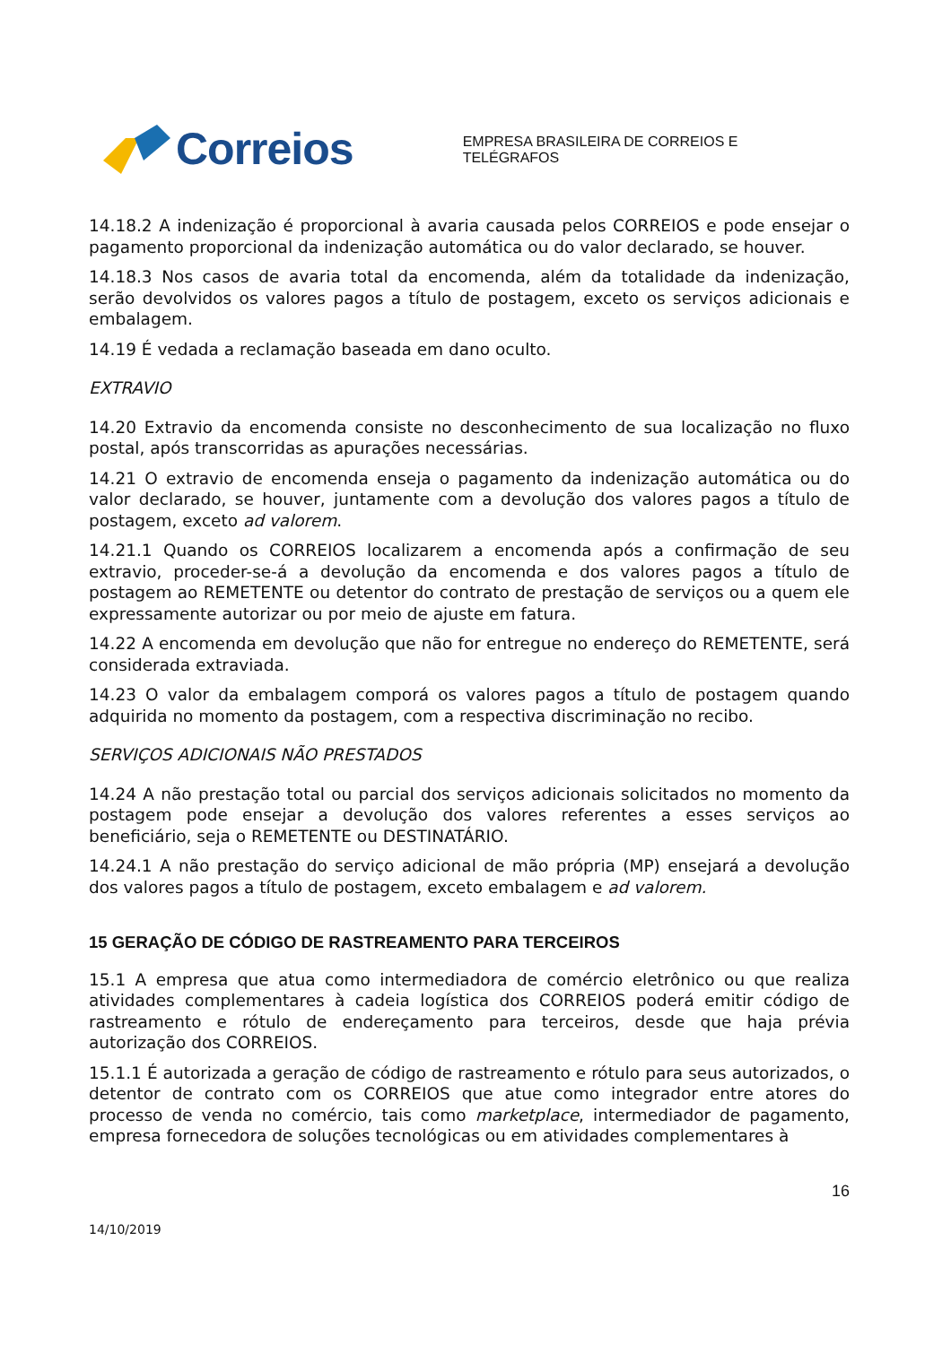Correios
EMPRESA BRASILEIRA DE CORREIOS E TELÉGRAFOS
14.18.2 A indenização é proporcional à avaria causada pelos CORREIOS e pode ensejar o pagamento proporcional da indenização automática ou do valor declarado, se houver.
14.18.3 Nos casos de avaria total da encomenda, além da totalidade da indenização, serão devolvidos os valores pagos a título de postagem, exceto os serviços adicionais e embalagem.
14.19 É vedada a reclamação baseada em dano oculto.
EXTRAVIO
14.20 Extravio da encomenda consiste no desconhecimento de sua localização no fluxo postal, após transcorridas as apurações necessárias.
14.21 O extravio de encomenda enseja o pagamento da indenização automática ou do valor declarado, se houver, juntamente com a devolução dos valores pagos a título de postagem, exceto ad valorem.
14.21.1 Quando os CORREIOS localizarem a encomenda após a confirmação de seu extravio, proceder-se-á a devolução da encomenda e dos valores pagos a título de postagem ao REMETENTE ou detentor do contrato de prestação de serviços ou a quem ele expressamente autorizar ou por meio de ajuste em fatura.
14.22 A encomenda em devolução que não for entregue no endereço do REMETENTE, será considerada extraviada.
14.23 O valor da embalagem comporá os valores pagos a título de postagem quando adquirida no momento da postagem, com a respectiva discriminação no recibo.
SERVIÇOS ADICIONAIS NÃO PRESTADOS
14.24 A não prestação total ou parcial dos serviços adicionais solicitados no momento da postagem pode ensejar a devolução dos valores referentes a esses serviços ao beneficiário, seja o REMETENTE ou DESTINATÁRIO.
14.24.1 A não prestação do serviço adicional de mão própria (MP) ensejará a devolução dos valores pagos a título de postagem, exceto embalagem e ad valorem.
15 GERAÇÃO DE CÓDIGO DE RASTREAMENTO PARA TERCEIROS
15.1 A empresa que atua como intermediadora de comércio eletrônico ou que realiza atividades complementares à cadeia logística dos CORREIOS poderá emitir código de rastreamento e rótulo de endereçamento para terceiros, desde que haja prévia autorização dos CORREIOS.
15.1.1 É autorizada a geração de código de rastreamento e rótulo para seus autorizados, o detentor de contrato com os CORREIOS que atue como integrador entre atores do processo de venda no comércio, tais como marketplace, intermediador de pagamento, empresa fornecedora de soluções tecnológicas ou em atividades complementares à
16
14/10/2019